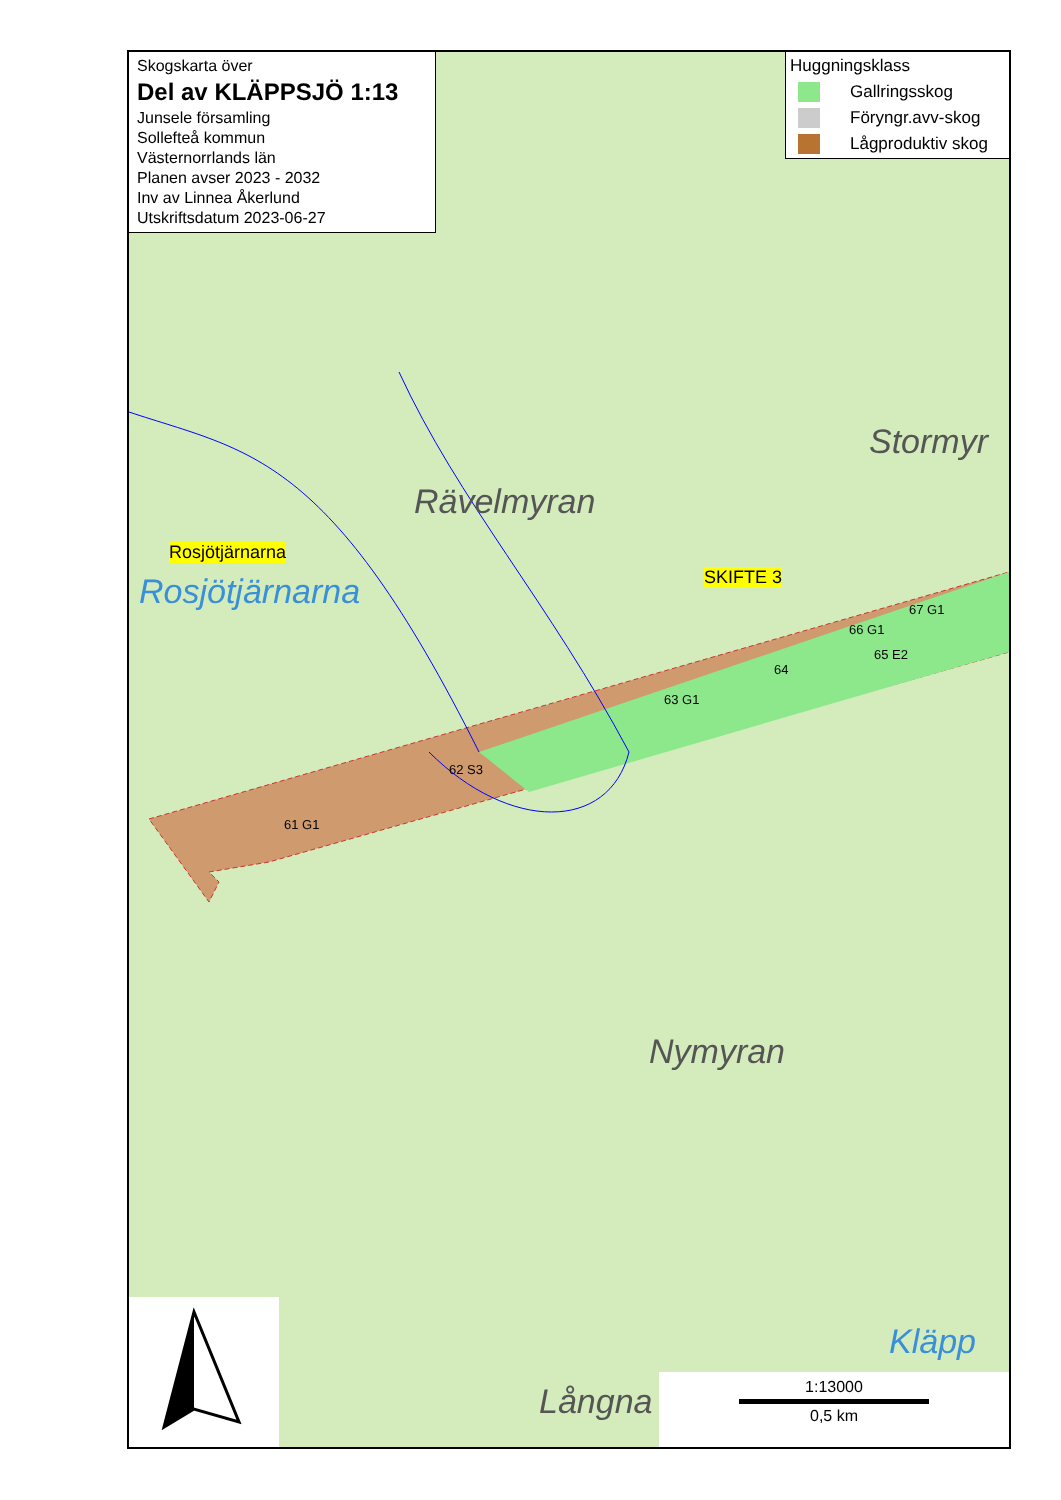Skogskarta över
Del av KLÄPPSJÖ 1:13
Junsele församling
Sollefteå kommun
Västernorrlands län
Planen avser 2023 - 2032
Inv av Linnea Åkerlund
Utskriftsdatum 2023-06-27
Huggningsklass
Gallringsskog
Föryngr.avv-skog
Lågproduktiv skog
Stormyr
Rävelmyran
Rosjötjärnarna
Rosjötjärnarna SKIFTE 3
67 G1
66 G1
65 E2
64
63 G1
62 S3
61 G1
Nymyran
Långna
Kläpp
1:13000
0,5 km